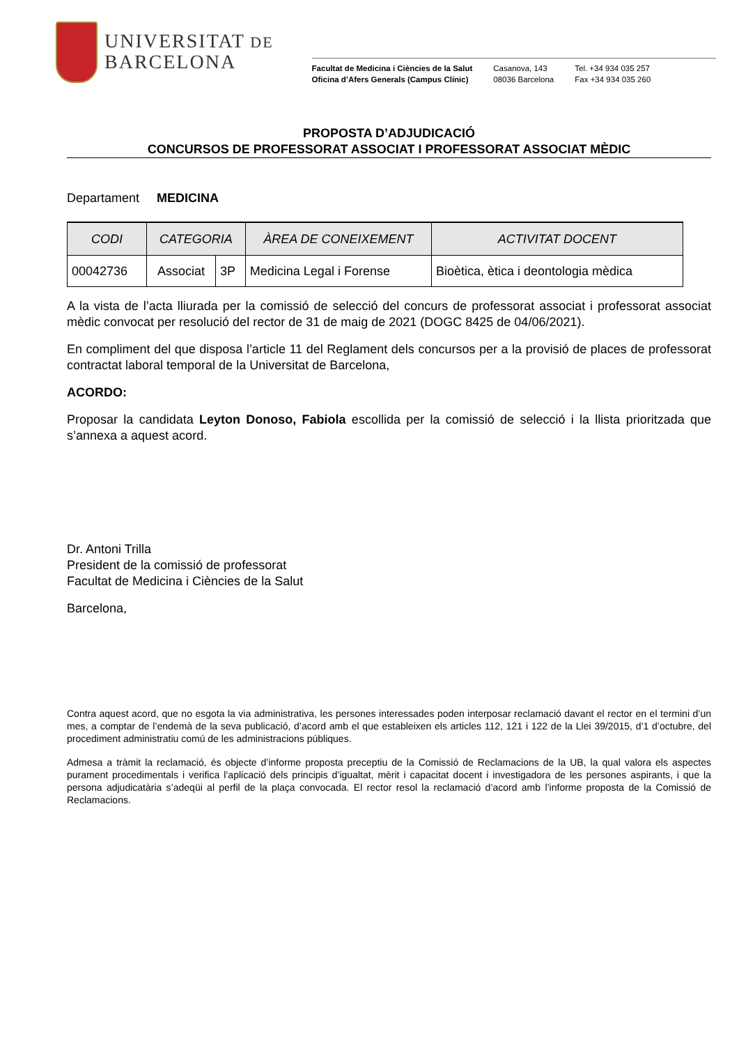UNIVERSITAT DE
BARCELONA
Facultat de Medicina i Ciències de la Salut
Oficina d’Afers Generals (Campus Clínic)
Casanova, 143
08036 Barcelona
Tel. +34 934 035 257
Fax +34 934 035 260
PROPOSTA D’ADJUDICACIÓ
CONCURSOS DE PROFESSORAT ASSOCIAT I PROFESSORAT ASSOCIAT MÈDIC
Departament MEDICINA
| CODI | CATEGORIA | | ÀREA DE CONEIXEMENT | ACTIVITAT DOCENT |
| --- | --- | --- | --- | --- |
| 00042736 | Associat | 3P | Medicina Legal i Forense | Bioètica, ètica i deontologia mèdica |
A la vista de l’acta lliurada per la comissió de selecció del concurs de professorat associat i professorat associat mèdic convocat per resolució del rector de 31 de maig de 2021 (DOGC 8425 de 04/06/2021).
En compliment del que disposa l’article 11 del Reglament dels concursos per a la provisió de places de professorat contractat laboral temporal de la Universitat de Barcelona,
ACORDO:
Proposar la candidata Leyton Donoso, Fabiola escollida per la comissió de selecció i la llista prioritzada que s’annexa a aquest acord.
Dr. Antoni Trilla
President de la comissió de professorat
Facultat de Medicina i Ciències de la Salut
Barcelona,
Contra aquest acord, que no esgota la via administrativa, les persones interessades poden interposar reclamació davant el rector en el termini d’un mes, a comptar de l’endemà de la seva publicació, d’acord amb el que estableixen els articles 112, 121 i 122 de la Llei 39/2015, d’1 d’octubre, del procediment administratiu comú de les administracions públiques.
Admesa a tràmit la reclamació, és objecte d’informe proposta preceptiu de la Comissió de Reclamacions de la UB, la qual valora els aspectes purament procedimentals i verifica l’aplicació dels principis d’igualtat, mèrit i capacitat docent i investigadora de les persones aspirants, i que la persona adjudicatària s’adeqüi al perfil de la plaça convocada. El rector resol la reclamació d’acord amb l’informe proposta de la Comissió de Reclamacions.